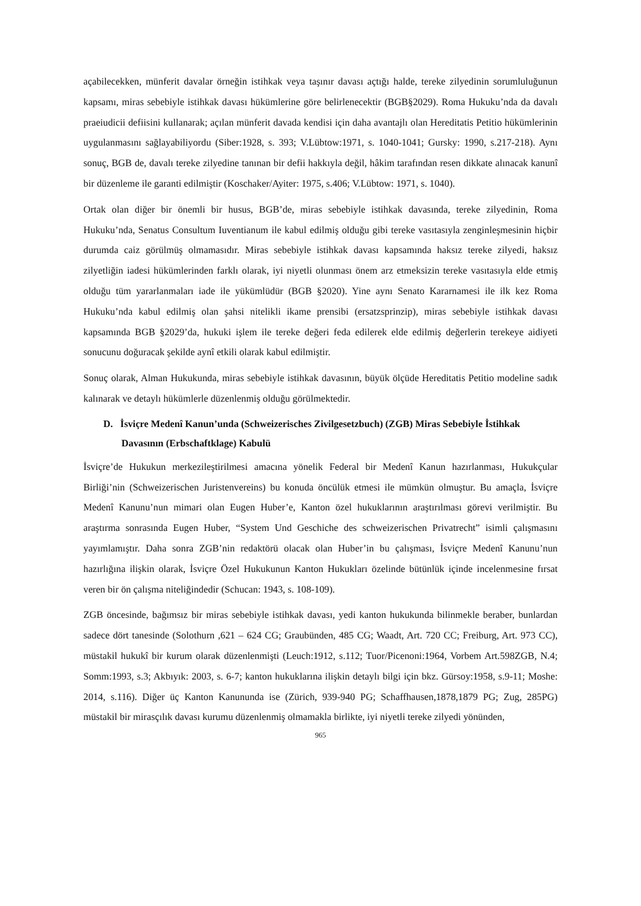açabilecekken, münferit davalar örneğin istihkak veya taşınır davası açtığı halde, tereke zilyedinin sorumluluğunun kapsamı, miras sebebiyle istihkak davası hükümlerine göre belirlenecektir (BGB§2029). Roma Hukuku’nda da davalı praeiudicii defiisini kullanarak; açılan münferit davada kendisi için daha avantajlı olan Hereditatis Petitio hükümlerinin uygulanmasını sağlayabiliyordu (Siber:1928, s. 393; V.Lübtow:1971, s. 1040-1041; Gursky: 1990, s.217-218). Aynı sonuç, BGB de, davalı tereke zilyedine tanınan bir defii hakkıyla değil, hâkim tarafından resen dikkate alınacak kanunî bir düzenleme ile garanti edilmiştir (Koschaker/Ayiter: 1975, s.406; V.Lübtow: 1971, s. 1040).
Ortak olan diğer bir önemli bir husus, BGB’de, miras sebebiyle istihkak davasında, tereke zilyedinin, Roma Hukuku’nda, Senatus Consultum Iuventianum ile kabul edilmiş olduğu gibi tereke vasıtasıyla zenginleşmesinin hiçbir durumda caiz görülmüş olmamasıdır. Miras sebebiyle istihkak davası kapsamında haksız tereke zilyedi, haksız zilyetliğin iadesi hükümlerinden farklı olarak, iyi niyetli olunması önem arz etmeksizin tereke vasıtasıyla elde etmiş olduğu tüm yararlanmaları iade ile yükümlüdür (BGB §2020). Yine aynı Senato Kararnamesi ile ilk kez Roma Hukuku’nda kabul edilmiş olan şahsi nitelikli ikame prensibi (ersatzsprinzip), miras sebebiyle istihkak davası kapsamında BGB §2029’da, hukuki işlem ile tereke değeri feda edilerek elde edilmiş değerlerin terekeye aidiyeti sonucunu doğuracak şekilde aynî etkili olarak kabul edilmiştir.
Sonuç olarak, Alman Hukukunda, miras sebebiyle istihkak davasının, büyük ölçüde Hereditatis Petitio modeline sadık kalınarak ve detaylı hükümlerle düzenlenmiş olduğu görülmektedir.
D. İsviçre Medenî Kanun’unda (Schweizerisches Zivilgesetzbuch) (ZGB) Miras Sebebiyle İstihkak Davasının (Erbschaftklage) Kabulü
İsviçre’de Hukukun merkezileştirilmesi amacına yönelik Federal bir Medenî Kanun hazırlanması, Hukukçular Birliği’nin (Schweizerischen Juristenvereins) bu konuda öncülük etmesi ile mümkün olmuştur. Bu amaçla, İsviçre Medenî Kanunu’nun mimari olan Eugen Huber’e, Kanton özel hukuklarının araştırılması görevi verilmiştir. Bu araştırma sonrasında Eugen Huber, “System Und Geschiche des schweizerischen Privatrecht” isimli çalışmasını yayımlamıştır. Daha sonra ZGB’nin redaktörü olacak olan Huber’in bu çalışması, İsviçre Medenî Kanunu’nun hazırlığına ilişkin olarak, İsviçre Özel Hukukunun Kanton Hukukları özelinde bütünlük içinde incelenmesine fırsat veren bir ön çalışma niteliğindedir (Schucan: 1943, s. 108-109).
ZGB öncesinde, bağımsız bir miras sebebiyle istihkak davası, yedi kanton hukukunda bilinmekle beraber, bunlardan sadece dört tanesinde (Solothurn ,621 – 624 CG; Graubünden, 485 CG; Waadt, Art. 720 CC; Freiburg, Art. 973 CC), müstakil hukukî bir kurum olarak düzenlenmişti (Leuch:1912, s.112; Tuor/Picenoni:1964, Vorbem Art.598ZGB, N.4; Somm:1993, s.3; Akbıyık: 2003, s. 6-7; kanton hukuklarına ilişkin detaylı bilgi için bkz. Gürsoy:1958, s.9-11; Moshe: 2014, s.116). Diğer üç Kanton Kanununda ise (Zürich, 939-940 PG; Schaffhausen,1878,1879 PG; Zug, 285PG) müstakil bir mirasçılık davası kurumu düzenlenmiş olmamakla birlikte, iyi niyetli tereke zilyedi yönünden,
965